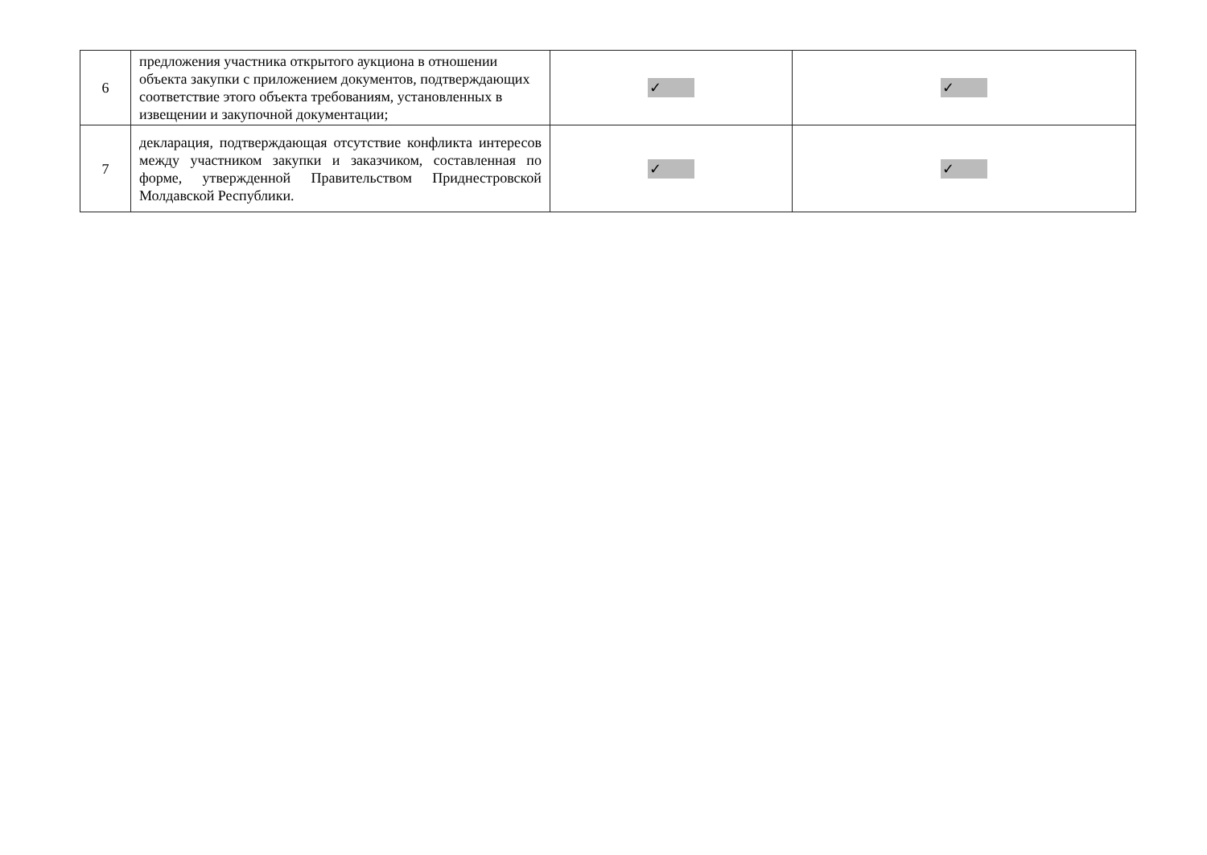| 6 | предложения участника открытого аукциона в отношении объекта закупки с приложением документов, подтверждающих соответствие этого объекта требованиям, установленных в извещении и закупочной документации; | ✓ | ✓ |
| 7 | декларация, подтверждающая отсутствие конфликта интересов между участником закупки и заказчиком, составленная по форме, утвержденной Правительством Приднестровской Молдавской Республики. | ✓ | ✓ |